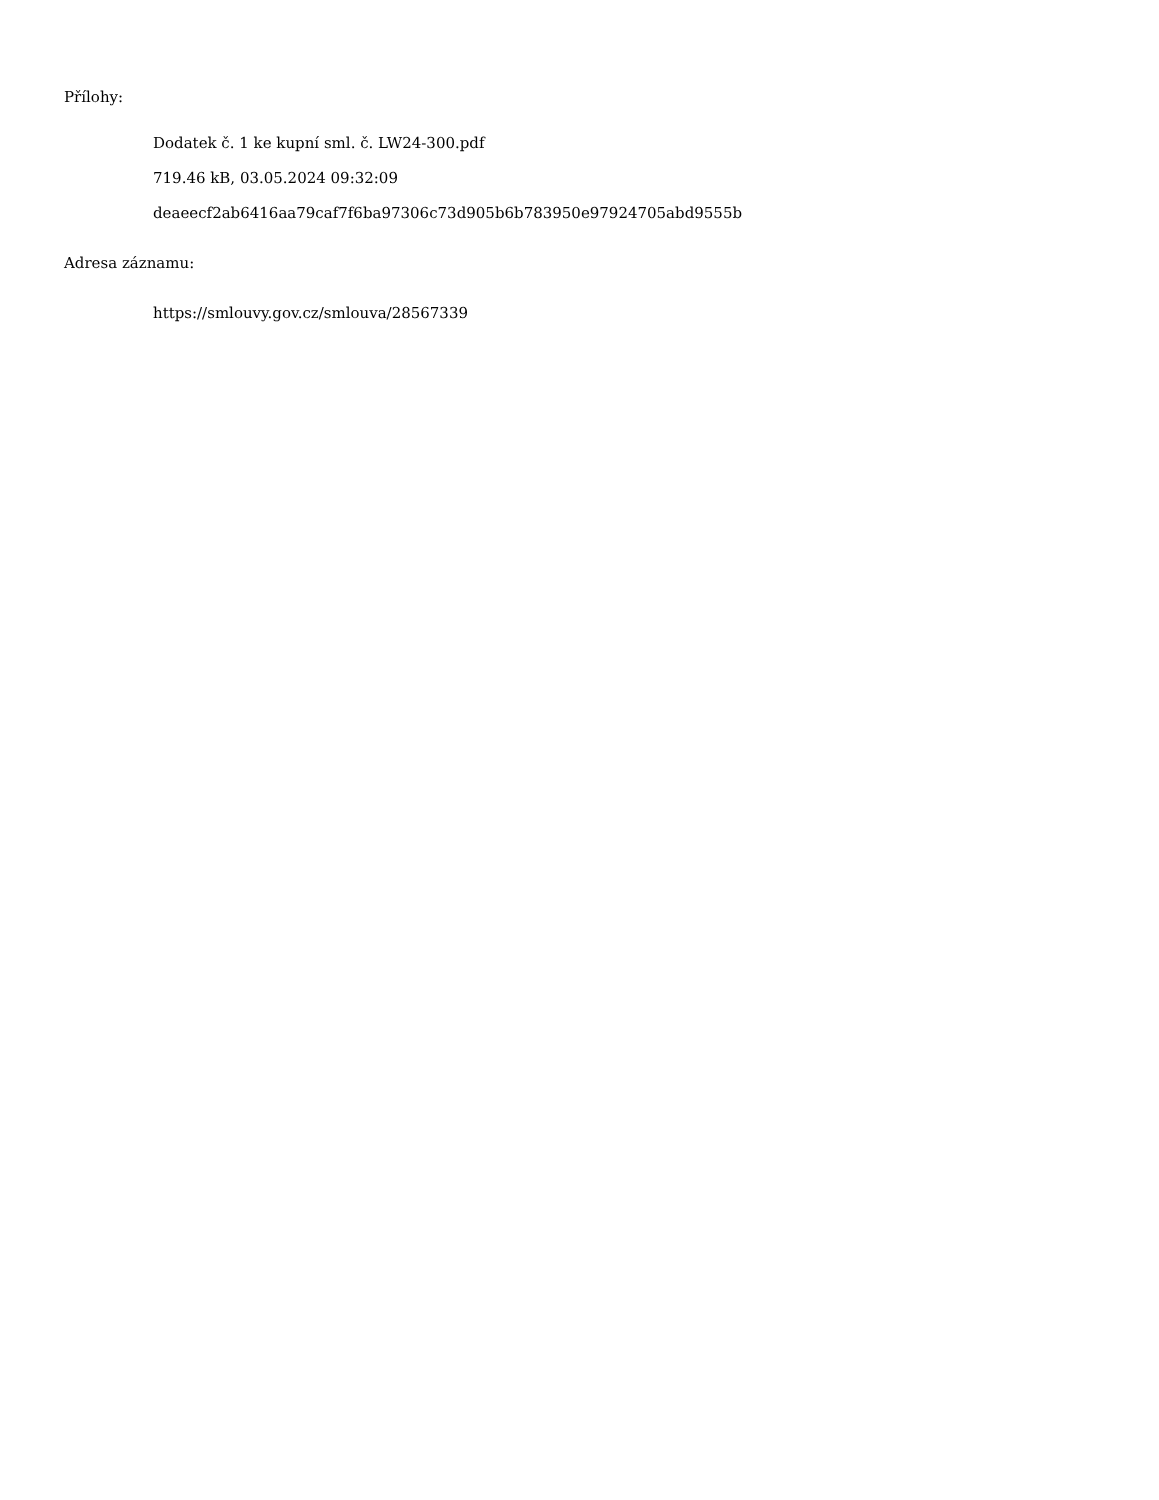Přílohy:
Dodatek č. 1 ke kupní sml. č. LW24-300.pdf
719.46 kB, 03.05.2024 09:32:09
deaeecf2ab6416aa79caf7f6ba97306c73d905b6b783950e97924705abd9555b
Adresa záznamu:
https://smlouvy.gov.cz/smlouva/28567339